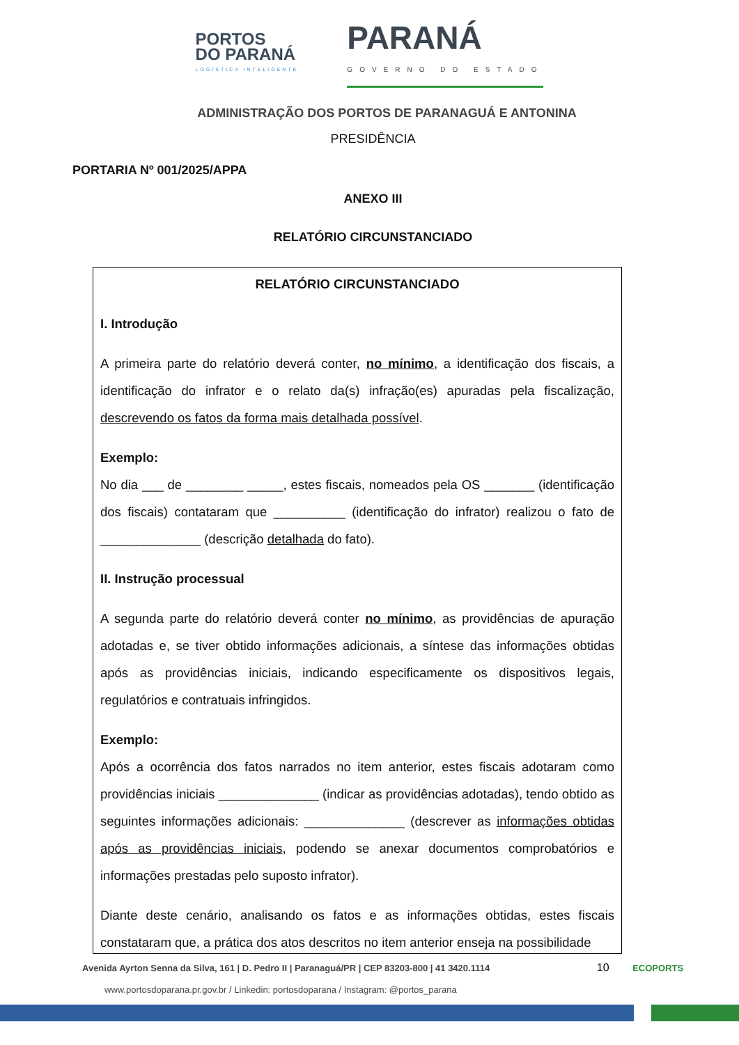PORTOS
DO PARANÁ
LOGÍSTICA INTELIGENTE
PARANÁ
GOVERNO DO ESTADO
ADMINISTRAÇÃO DOS PORTOS DE PARANAGUÁ E ANTONINA
PRESIDÊNCIA
PORTARIA Nº 001/2025/APPA
ANEXO III
RELATÓRIO CIRCUNSTANCIADO
RELATÓRIO CIRCUNSTANCIADO
I. Introdução
A primeira parte do relatório deverá conter, no mínimo, a identificação dos fiscais, a identificação do infrator e o relato da(s) infração(es) apuradas pela fiscalização, descrevendo os fatos da forma mais detalhada possível.
Exemplo:
No dia ___ de ________ _____, estes fiscais, nomeados pela OS _______ (identificação dos fiscais) contataram que __________ (identificação do infrator) realizou o fato de ______________ (descrição detalhada do fato).
II. Instrução processual
A segunda parte do relatório deverá conter no mínimo, as providências de apuração adotadas e, se tiver obtido informações adicionais, a síntese das informações obtidas após as providências iniciais, indicando especificamente os dispositivos legais, regulatórios e contratuais infringidos.
Exemplo:
Após a ocorrência dos fatos narrados no item anterior, estes fiscais adotaram como providências iniciais ______________ (indicar as providências adotadas), tendo obtido as seguintes informações adicionais: ______________ (descrever as informações obtidas após as providências iniciais, podendo se anexar documentos comprobatórios e informações prestadas pelo suposto infrator).
Diante deste cenário, analisando os fatos e as informações obtidas, estes fiscais constataram que, a prática dos atos descritos no item anterior enseja na possibilidade
Avenida Ayrton Senna da Silva, 161 | D. Pedro II | Paranaguá/PR | CEP 83203-800 | 41 3420.1114 10 ECOPORTS
www.portosdoparana.pr.gov.br / Linkedin: portosdoparana / Instagram: @portos_parana